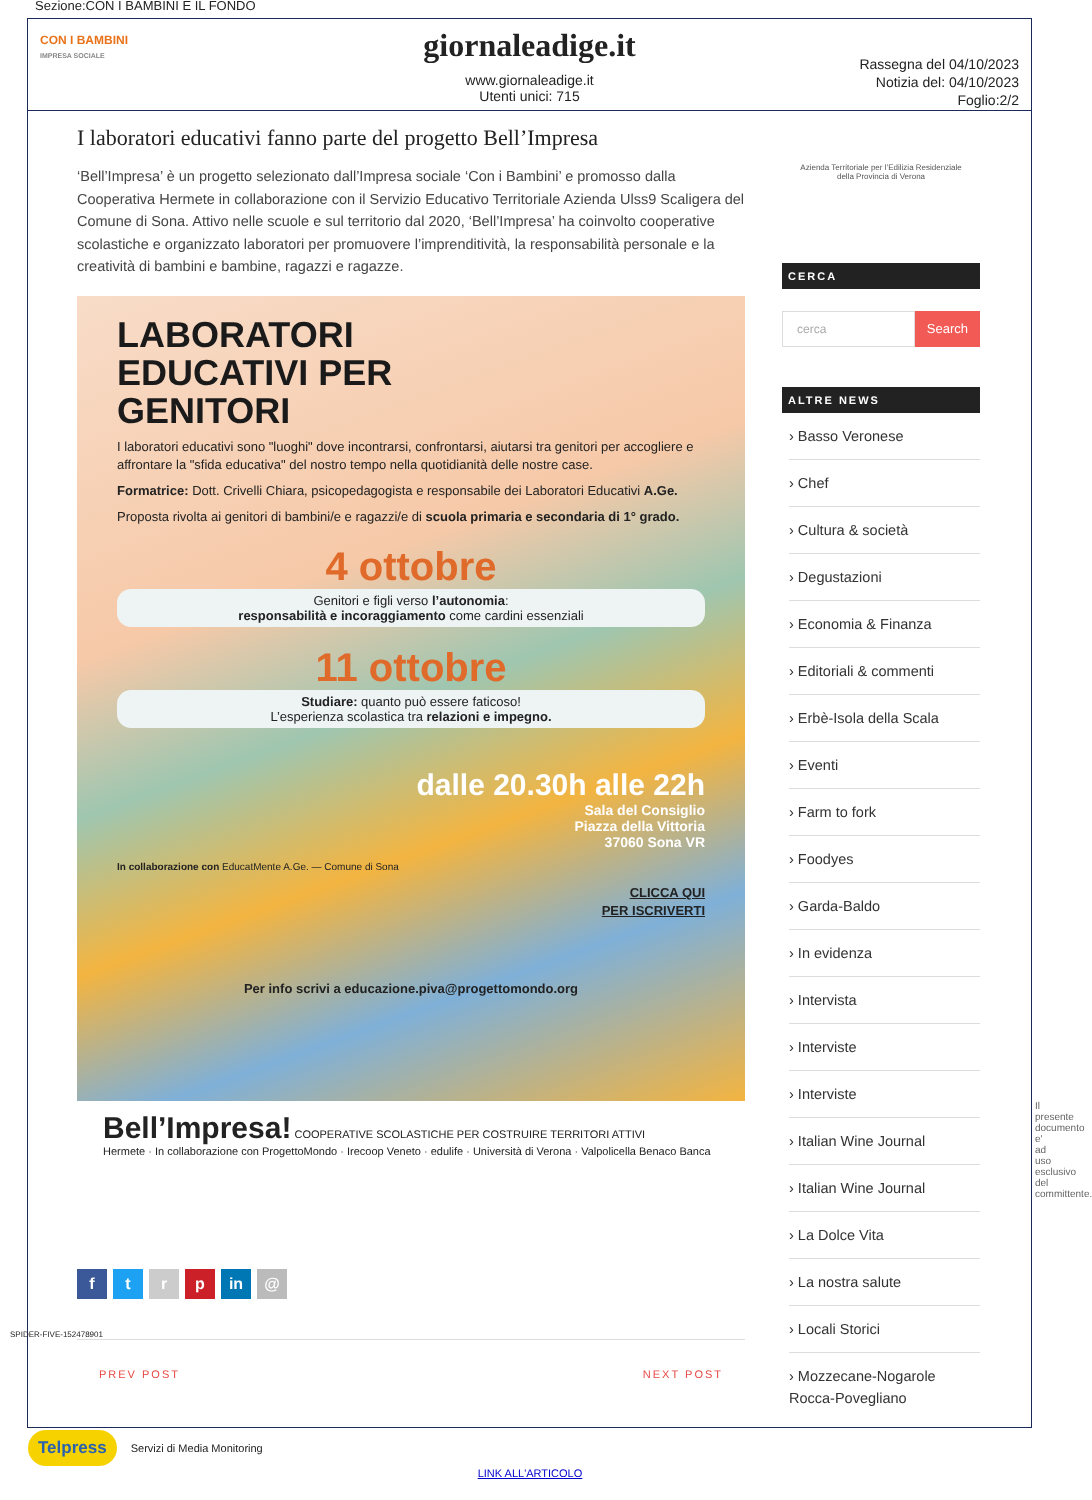Sezione:CON I BAMBINI E IL FONDO
CON I BAMBINI
IMPRESA SOCIALE
giornaleadige.it
www.giornaleadige.it
Utenti unici: 715
Rassegna del 04/10/2023
Notizia del: 04/10/2023
Foglio:2/2
I laboratori educativi fanno parte del progetto Bell’Impresa
‘Bell’Impresa’ è un progetto selezionato dall’Impresa sociale ‘Con i Bambini’ e promosso dalla Cooperativa Hermete in collaborazione con il Servizio Educativo Territoriale Azienda Ulss9 Scaligera del Comune di Sona. Attivo nelle scuole e sul territorio dal 2020, ‘Bell’Impresa’ ha coinvolto cooperative scolastiche e organizzato laboratori per promuovere l’imprenditività, la responsabilità personale e la creatività di bambini e bambine, ragazzi e ragazze.
LABORATORI
EDUCATIVI PER
GENITORI
I laboratori educativi sono "luoghi" dove incontrarsi, confrontarsi, aiutarsi tra genitori per accogliere e affrontare la "sfida educativa" del nostro tempo nella quotidianità delle nostre case.
Formatrice: Dott. Crivelli Chiara, psicopedagogista e responsabile dei Laboratori Educativi A.Ge.
Proposta rivolta ai genitori di bambini/e e ragazzi/e di scuola primaria e secondaria di 1° grado.
4 ottobre
Genitori e figli verso l’autonomia:
responsabilità e incoraggiamento come cardini essenziali
11 ottobre
Studiare: quanto può essere faticoso!
L’esperienza scolastica tra relazioni e impegno.
dalle 20.30h alle 22h
Sala del Consiglio
Piazza della Vittoria
37060 Sona VR
In collaborazione con EducatMente A.Ge. — Comune di Sona
CLICCA QUI
PER ISCRIVERTI
Per info scrivi a educazione.piva@progettomondo.org
Bell’Impresa! COOPERATIVE SCOLASTICHE PER COSTRUIRE TERRITORI ATTIVI
Hermete · In collaborazione con ProgettoMondo · Irecoop Veneto · edulife · Università di Verona · Valpolicella Benaco Banca
ftrp in @
PREV POST NEXT POST
Azienda Territoriale per l’Edilizia Residenziale
della Provincia di Verona
CERCA
cerca Search
ALTRE NEWS
› Basso Veronese
› Chef
› Cultura & società
› Degustazioni
› Economia & Finanza
› Editoriali & commenti
› Erbè-Isola della Scala
› Eventi
› Farm to fork
› Foodyes
› Garda-Baldo
› In evidenza
› Intervista
› Interviste
› Interviste
› Italian Wine Journal
› Italian Wine Journal
› La Dolce Vita
› La nostra salute
› Locali Storici
› Mozzecane-Nogarole Rocca-Povegliano
SPIDER-FIVE-152478901
Il presente documento e' ad uso esclusivo del committente.
Telpress Servizi di Media Monitoring
LINK ALL'ARTICOLO